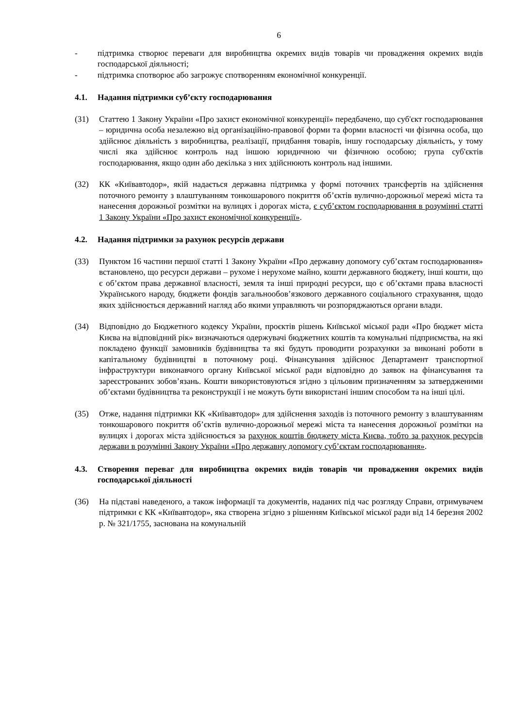6
- підтримка створює переваги для виробництва окремих видів товарів чи провадження окремих видів господарської діяльності;
- підтримка спотворює або загрожує спотворенням економічної конкуренції.
4.1. Надання підтримки суб’єкту господарювання
(31) Статтею 1 Закону України «Про захист економічної конкуренції» передбачено, що суб'єкт господарювання – юридична особа незалежно від організаційно-правової форми та форми власності чи фізична особа, що здійснює діяльність з виробництва, реалізації, придбання товарів, іншу господарську діяльність, у тому числі яка здійснює контроль над іншою юридичною чи фізичною особою; група суб'єктів господарювання, якщо один або декілька з них здійснюють контроль над іншими.
(32) КК «Київавтодор», якій надається державна підтримка у формі поточних трансфертів на здійснення поточного ремонту з влаштуванням тонкошарового покриття об’єктів вулично-дорожньої мережі міста та нанесення дорожньої розмітки на вулицях і дорогах міста, є суб’єктом господарювання в розумінні статті 1 Закону України «Про захист економічної конкуренції».
4.2. Надання підтримки за рахунок ресурсів держави
(33) Пунктом 16 частини першої статті 1 Закону України «Про державну допомогу суб’єктам господарювання» встановлено, що ресурси держави – рухоме і нерухоме майно, кошти державного бюджету, інші кошти, що є об’єктом права державної власності, земля та інші природні ресурси, що є об’єктами права власності Українського народу, бюджети фондів загальнообов’язкового державного соціального страхування, щодо яких здійснюється державний нагляд або якими управляють чи розпоряджаються органи влади.
(34) Відповідно до Бюджетного кодексу України, проєктів рішень Київської міської ради «Про бюджет міста Києва на відповідний рік» визначаються одержувачі бюджетних коштів та комунальні підприємства, на які покладено функції замовників будівництва та які будуть проводити розрахунки за виконані роботи в капітальному будівництві в поточному році. Фінансування здійснює Департамент транспортної інфраструктури виконавчого органу Київської міської ради відповідно до заявок на фінансування та зареєстрованих зобов’язань. Кошти використовуються згідно з цільовим призначенням за затвердженими об’єктами будівництва та реконструкції і не можуть бути використані іншим способом та на інші цілі.
(35) Отже, надання підтримки КК «Київавтодор» для здійснення заходів із поточного ремонту з влаштуванням тонкошарового покриття об’єктів вулично-дорожньої мережі міста та нанесення дорожньої розмітки на вулицях і дорогах міста здійснюється за рахунок коштів бюджету міста Києва, тобто за рахунок ресурсів держави в розумінні Закону України «Про державну допомогу суб’єктам господарювання».
4.3. Створення переваг для виробництва окремих видів товарів чи провадження окремих видів господарської діяльності
(36) На підставі наведеного, а також інформації та документів, наданих під час розгляду Справи, отримувачем підтримки є КК «Київавтодор», яка створена згідно з рішенням Київської міської ради від 14 березня 2002 р. № 321/1755, заснована на комунальній